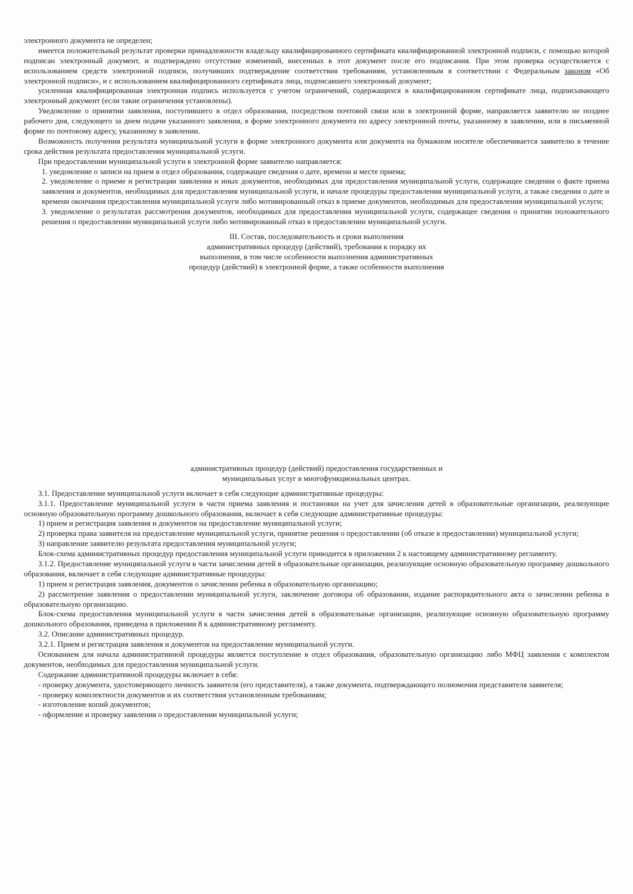электронного документа не определен;
имеется положительный результат проверки принадлежности владельцу квалифицированного сертификата квалифицированной электронной подписи, с помощью которой подписан электронный документ, и подтверждено отсутствие изменений, внесенных в этот документ после его подписания. При этом проверка осуществляется с использованием средств электронной подписи, получивших подтверждение соответствия требованиям, установленным в соответствии с Федеральным законом «Об электронной подписи», и с использованием квалифицированного сертификата лица, подписавшего электронный документ;
усиленная квалифицированная электронная подпись используется с учетом ограничений, содержащихся в квалифицированном сертификате лица, подписывающего электронный документ (если такие ограничения установлены).
Уведомление о принятии заявления, поступившего в отдел образования, посредством почтовой связи или в электронной форме, направляется заявителю не позднее рабочего дня, следующего за днем подачи указанного заявления, в форме электронного документа по адресу электронной почты, указанному в заявлении, или в письменной форме по почтовому адресу, указанному в заявлении.
Возможность получения результата муниципальной услуги в форме электронного документа или документа на бумажном носителе обеспечивается заявителю в течение срока действия результата предоставления муниципальной услуги.
При предоставлении муниципальной услуги в электронной форме заявителю направляется:
1. уведомление о записи на прием в отдел образования, содержащее сведения о дате, времени и месте приема;
2. уведомление о приеме и регистрации заявления и иных документов, необходимых для предоставления муниципальной услуги, содержащее сведения о факте приема заявления и документов, необходимых для предоставления муниципальной услуги, и начале процедуры предоставления муниципальной услуги, а также сведения о дате и времени окончания предоставления муниципальной услуги либо мотивированный отказ в приеме документов, необходимых для предоставления муниципальной услуги;
3. уведомление о результатах рассмотрения документов, необходимых для предоставления муниципальной услуги, содержащее сведения о принятии положительного решения о предоставлении муниципальной услуги либо мотивированный отказ в предоставлении муниципальной услуги.
III. Состав, последовательность и сроки выполнения
административных процедур (действий), требования к порядку их
выполнения, в том числе особенности выполнения административных
процедур (действий) в электронной форме, а также особенности выполнения
административных процедур (действий) предоставления государственных и
муниципальных услуг в многофункциональных центрах.
3.1. Предоставление муниципальной услуги включает в себя следующие административные процедуры:
3.1.1. Предоставление муниципальной услуги в части приема заявления и постановки на учет для зачисления детей в образовательные организации, реализующие основную образовательную программу дошкольного образования, включает в себя следующие административные процедуры:
1) прием и регистрация заявления и документов на предоставление муниципальной услуги;
2) проверка права заявителя на предоставление муниципальной услуги, принятие решения о предоставлении (об отказе в предоставлении) муниципальной услуги;
3) направление заявителю результата предоставления муниципальной услуги;
Блок-схема административных процедур предоставления муниципальной услуги приводится в приложении 2 к настоящему административному регламенту.
3.1.2. Предоставление муниципальной услуги в части зачисления детей в образовательные организации, реализующие основную образовательную программу дошкольного образования, включает в себя следующие административные процедуры:
1) прием и регистрация заявления, документов о зачислении ребенка в образовательную организацию;
2) рассмотрение заявления о предоставлении муниципальной услуги, заключение договора об образовании, издание распорядительного акта о зачислении ребенка в образовательную организацию.
Блок-схема предоставления муниципальной услуги в части зачисления детей в образовательные организации, реализующие основную образовательную программу дошкольного образования, приведена в приложении 8 к административному регламенту.
3.2. Описание административных процедур.
3.2.1. Прием и регистрация заявления и документов на предоставление муниципальной услуги.
Основанием для начала административной процедуры является поступление в отдел образования, образовательную организацию либо МФЦ заявления с комплектом документов, необходимых для предоставления муниципальной услуги.
Содержание административной процедуры включает в себя:
- проверку документа, удостоверяющего личность заявителя (его представителя), а также документа, подтверждающего полномочия представителя заявителя;
- проверку комплектности документов и их соответствия установленным требованиям;
- изготовление копий документов;
- оформление и проверку заявления о предоставлении муниципальной услуги;